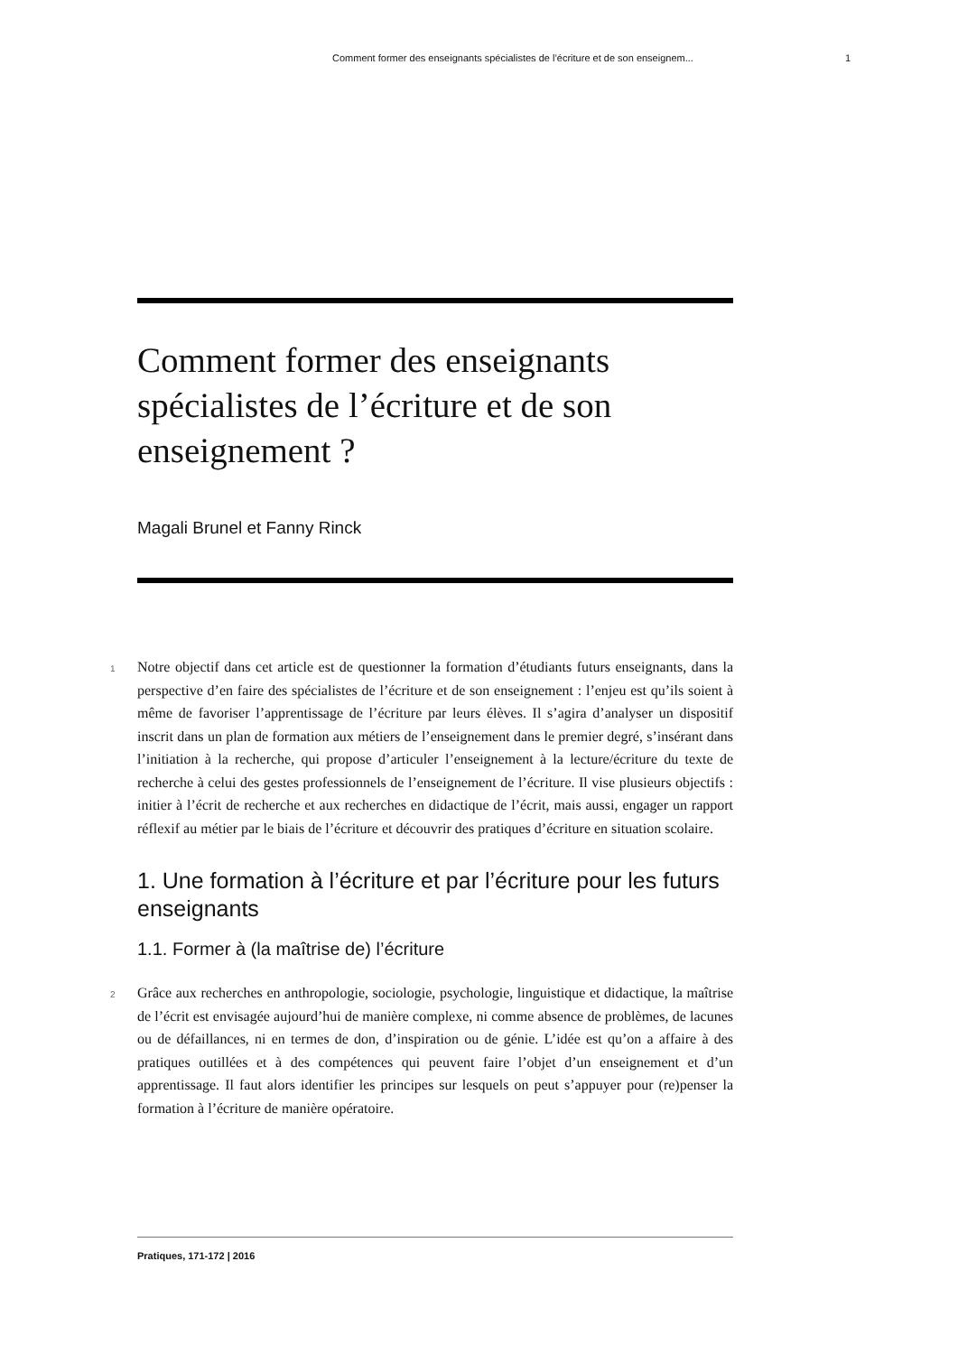Comment former des enseignants spécialistes de l’écriture et de son enseignem... 1
Comment former des enseignants spécialistes de l’écriture et de son enseignement ?
Magali Brunel et Fanny Rinck
1 Notre objectif dans cet article est de questionner la formation d’étudiants futurs enseignants, dans la perspective d’en faire des spécialistes de l’écriture et de son enseignement : l’enjeu est qu’ils soient à même de favoriser l’apprentissage de l’écriture par leurs élèves. Il s’agira d’analyser un dispositif inscrit dans un plan de formation aux métiers de l’enseignement dans le premier degré, s’insérant dans l’initiation à la recherche, qui propose d’articuler l’enseignement à la lecture/écriture du texte de recherche à celui des gestes professionnels de l’enseignement de l’écriture. Il vise plusieurs objectifs : initier à l’écrit de recherche et aux recherches en didactique de l’écrit, mais aussi, engager un rapport réflexif au métier par le biais de l’écriture et découvrir des pratiques d’écriture en situation scolaire.
1. Une formation à l’écriture et par l’écriture pour les futurs enseignants
1.1. Former à (la maîtrise de) l’écriture
2 Grâce aux recherches en anthropologie, sociologie, psychologie, linguistique et didactique, la maîtrise de l’écrit est envisagée aujourd’hui de manière complexe, ni comme absence de problèmes, de lacunes ou de défaillances, ni en termes de don, d’inspiration ou de génie. L’idée est qu’on a affaire à des pratiques outillées et à des compétences qui peuvent faire l’objet d’un enseignement et d’un apprentissage. Il faut alors identifier les principes sur lesquels on peut s’appuyer pour (re)penser la formation à l’écriture de manière opératoire.
Pratiques, 171-172 | 2016